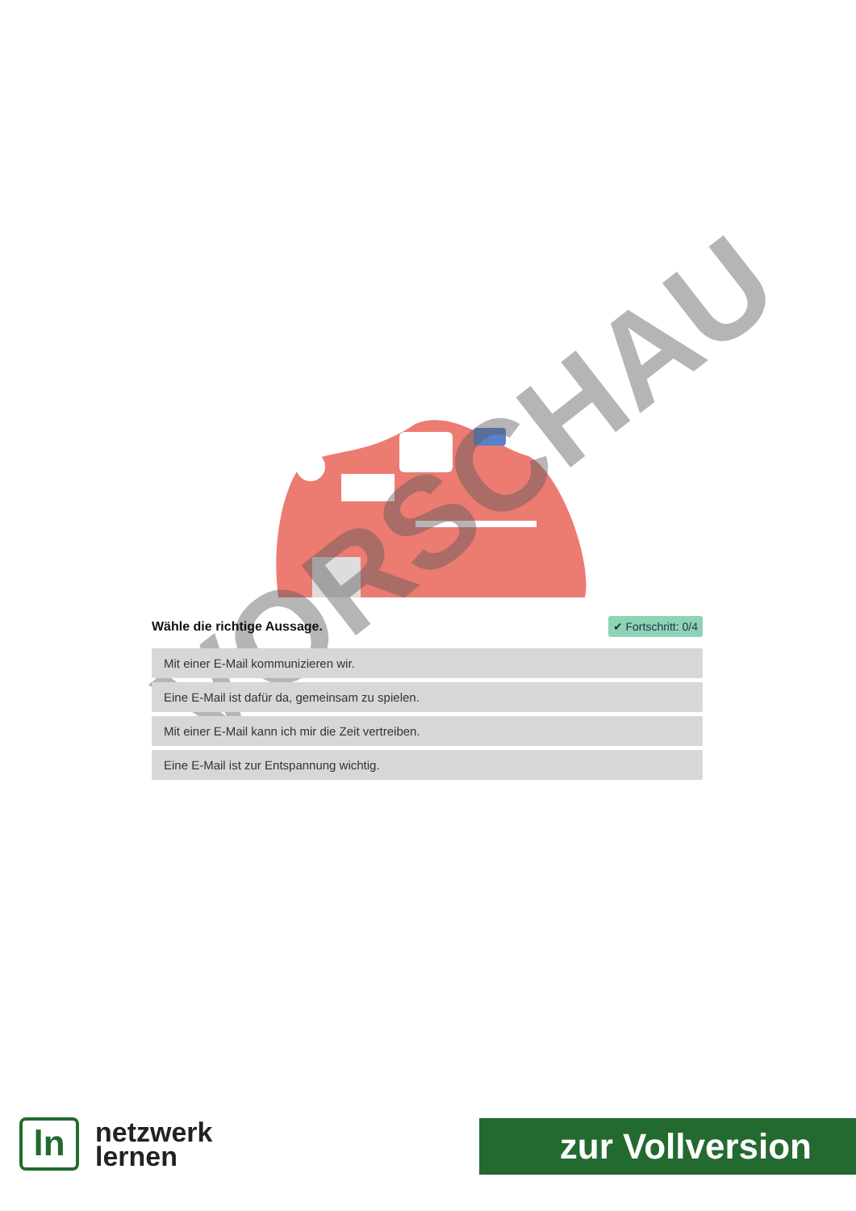VORSCHAU
Wähle die richtige Aussage. ✔ Fortschritt: 0/4
Mit einer E-Mail kommunizieren wir.
Eine E-Mail ist dafür da, gemeinsam zu spielen.
Mit einer E-Mail kann ich mir die Zeit vertreiben.
Eine E-Mail ist zur Entspannung wichtig.
ln
netzwerk
lernen
zur Vollversion